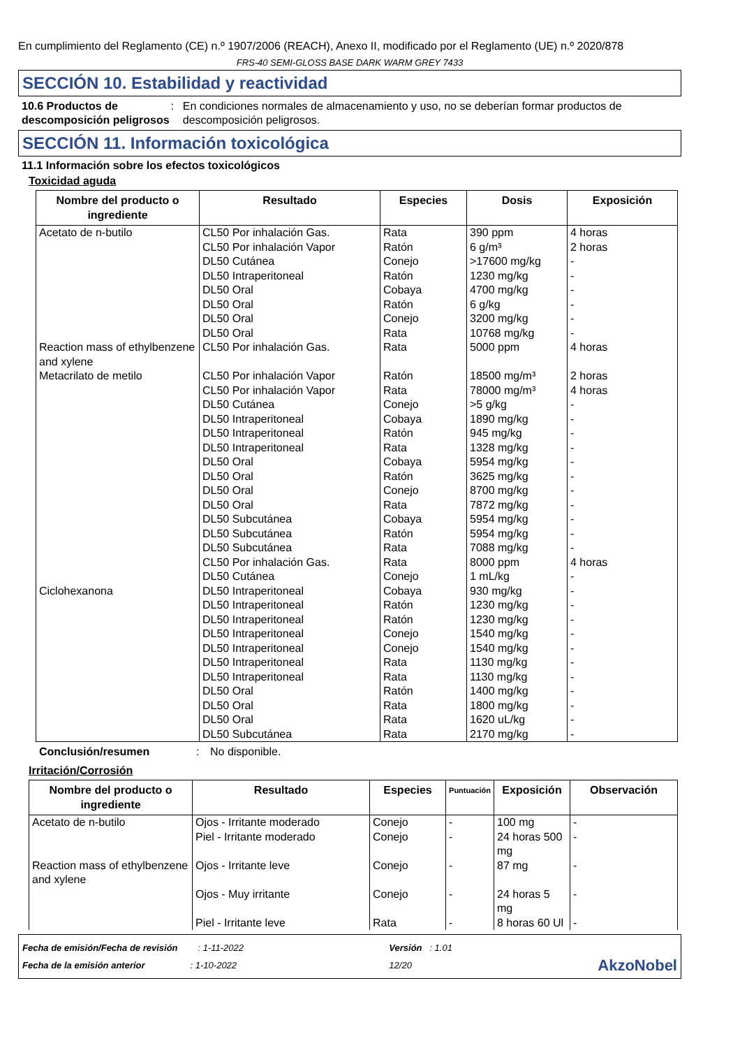En cumplimiento del Reglamento (CE) n.º 1907/2006 (REACH), Anexo II, modificado por el Reglamento (UE) n.º 2020/878
FRS-40 SEMI-GLOSS BASE DARK WARM GREY 7433
SECCIÓN 10. Estabilidad y reactividad
10.6 Productos de descomposición peligrosos
: En condiciones normales de almacenamiento y uso, no se deberían formar productos de descomposición peligrosos.
SECCIÓN 11. Información toxicológica
11.1 Información sobre los efectos toxicológicos
Toxicidad aguda
| Nombre del producto o ingrediente | Resultado | Especies | Dosis | Exposición |
| --- | --- | --- | --- | --- |
| Acetato de n-butilo Reaction mass of ethylbenzene and xylene Metacrilato de metilo Ciclohexanona | CL50 Por inhalación Gas. CL50 Por inhalación Vapor DL50 Cutánea DL50 Intraperitoneal DL50 Oral DL50 Oral DL50 Oral DL50 Oral CL50 Por inhalación Gas. CL50 Por inhalación Vapor CL50 Por inhalación Vapor DL50 Cutánea DL50 Intraperitoneal DL50 Intraperitoneal DL50 Intraperitoneal DL50 Oral DL50 Oral DL50 Oral DL50 Oral DL50 Subcutánea DL50 Subcutánea DL50 Subcutánea CL50 Por inhalación Gas. DL50 Cutánea DL50 Intraperitoneal DL50 Intraperitoneal DL50 Intraperitoneal DL50 Intraperitoneal DL50 Intraperitoneal DL50 Intraperitoneal DL50 Intraperitoneal DL50 Oral DL50 Oral DL50 Oral DL50 Subcutánea | Rata Ratón Conejo Ratón Cobaya Ratón Conejo Rata Rata Ratón Rata Conejo Cobaya Ratón Rata Cobaya Ratón Conejo Rata Cobaya Ratón Rata Rata Conejo Cobaya Ratón Ratón Conejo Conejo Rata Rata Ratón Rata Rata Rata | 390 ppm 6 g/m³ >17600 mg/kg 1230 mg/kg 4700 mg/kg 6 g/kg 3200 mg/kg 10768 mg/kg 5000 ppm 18500 mg/m³ 78000 mg/m³ >5 g/kg 1890 mg/kg 945 mg/kg 1328 mg/kg 5954 mg/kg 3625 mg/kg 8700 mg/kg 7872 mg/kg 5954 mg/kg 5954 mg/kg 7088 mg/kg 8000 ppm 1 mL/kg 930 mg/kg 1230 mg/kg 1230 mg/kg 1540 mg/kg 1540 mg/kg 1130 mg/kg 1130 mg/kg 1400 mg/kg 1800 mg/kg 1620 uL/kg 2170 mg/kg | 4 horas 2 horas - - - - - - 4 horas 2 horas 4 horas - - - - - - - - - - - 4 horas - - - - - - - - - - - - |
Conclusión/resumen : No disponible.
Irritación/Corrosión
| Nombre del producto o ingrediente | Resultado | Especies | Puntuación | Exposición | Observación |
| --- | --- | --- | --- | --- | --- |
| Acetato de n-butilo Reaction mass of ethylbenzene and xylene | Ojos - Irritante moderado Piel - Irritante moderado Ojos - Irritante leve Ojos - Muy irritante Piel - Irritante leve | Conejo Conejo Conejo Conejo Rata | - - - - - | 100 mg 24 horas 500 mg 87 mg 24 horas 5 mg 8 horas 60 Ul | - - - - - |
Fecha de emisión/Fecha de revisión : 1-11-2022
Fecha de la emisión anterior : 1-10-2022
Versión : 1.01
12/20
AkzoNobel